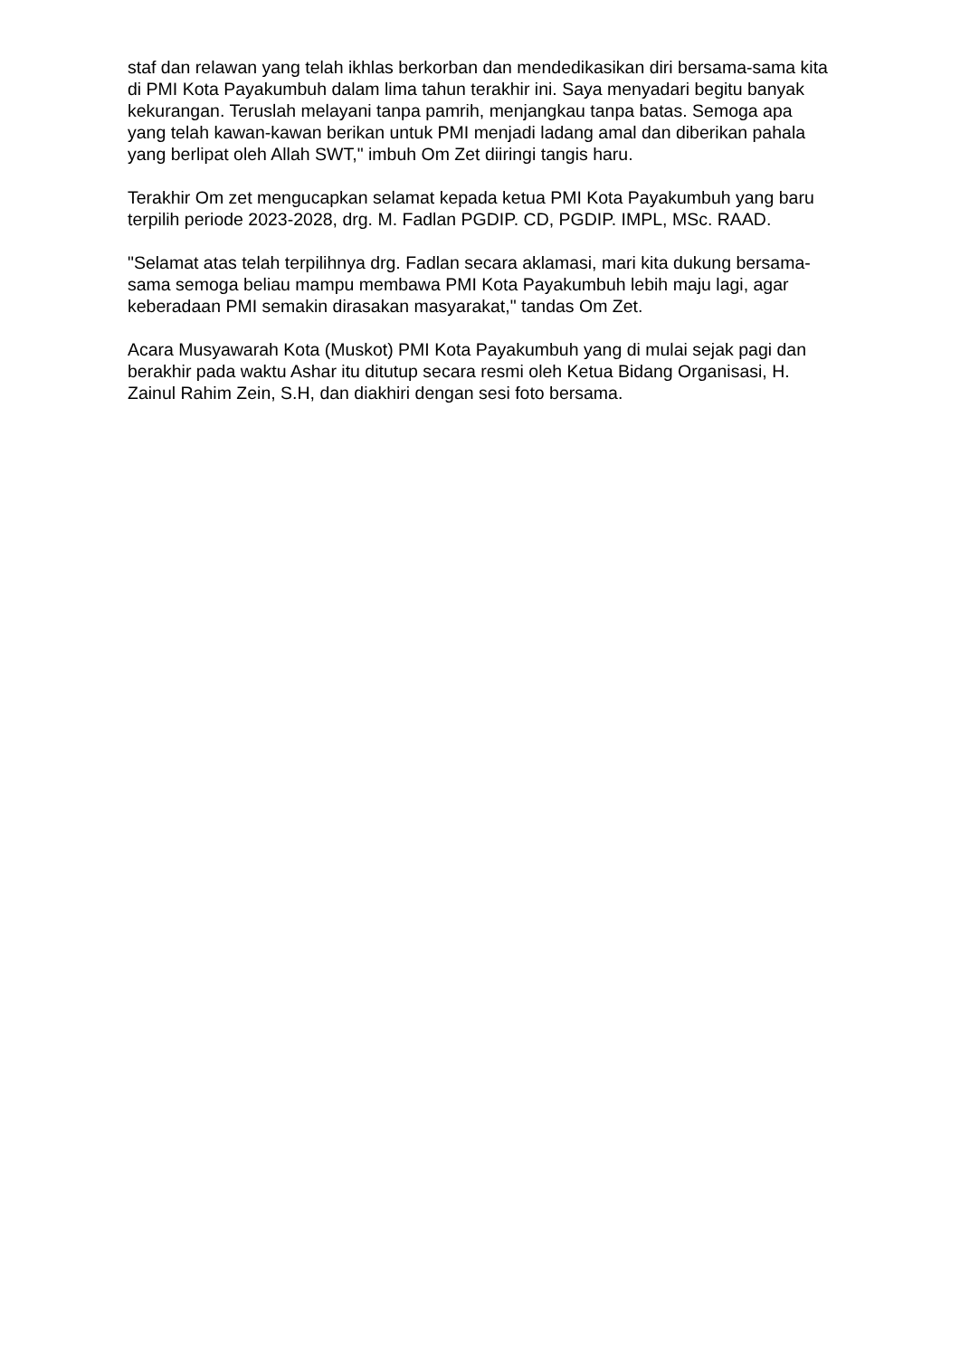staf dan relawan yang telah ikhlas berkorban dan mendedikasikan diri bersama-sama kita di PMI Kota Payakumbuh dalam lima tahun terakhir ini. Saya menyadari begitu banyak kekurangan. Teruslah melayani tanpa pamrih, menjangkau tanpa batas. Semoga apa yang telah kawan-kawan berikan untuk PMI menjadi ladang amal dan diberikan pahala yang berlipat oleh Allah SWT," imbuh Om Zet diiringi tangis haru.
Terakhir Om zet mengucapkan selamat kepada ketua PMI Kota Payakumbuh yang baru terpilih periode 2023-2028, drg. M. Fadlan PGDIP. CD, PGDIP. IMPL, MSc. RAAD.
"Selamat atas telah terpilihnya drg. Fadlan secara aklamasi, mari kita dukung bersama-sama semoga beliau mampu membawa PMI Kota Payakumbuh lebih maju lagi, agar keberadaan PMI semakin dirasakan masyarakat," tandas Om Zet.
Acara Musyawarah Kota (Muskot) PMI Kota Payakumbuh yang di mulai sejak pagi dan berakhir pada waktu Ashar itu ditutup secara resmi oleh Ketua Bidang Organisasi, H. Zainul Rahim Zein, S.H, dan diakhiri dengan sesi foto bersama.